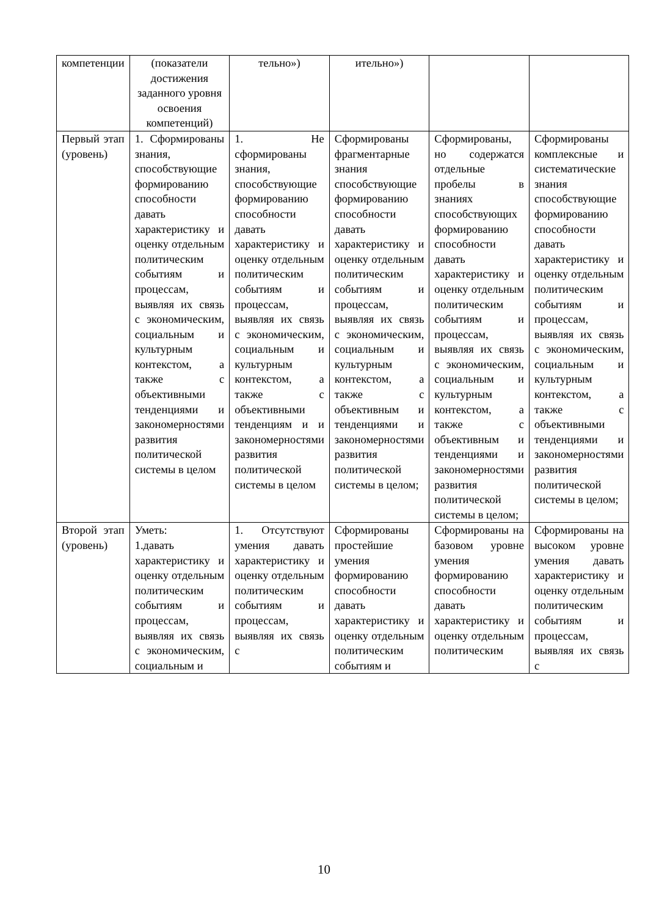| компетенции | (показатели достижения заданного уровня освоения компетенций) | тельно») | ительно») | | |
| Первый этап (уровень) | 1. Сформированы знания, способствующие формированию способности давать характеристику и оценку отдельным политическим событиям и процессам, выявляя их связь с экономическим, социальным и культурным контекстом, а также с объективными тенденциями и закономерностями развития политической системы в целом | 1. Не сформированы знания, способствующие формированию способности давать характеристику и оценку отдельным политическим событиям и процессам, выявляя их связь с экономическим, социальным и культурным контекстом, а также с объективными тенденциям и и закономерностями развития политической системы в целом | Сформированы фрагментарные знания способствующие формированию способности давать характеристику и оценку отдельным политическим событиям и процессам, выявляя их связь с экономическим, социальным и культурным контекстом, а также с объективным и тенденциями и закономерностями развития политической системы в целом; | Сформированы, но содержатся отдельные пробелы в знаниях способствующих формированию способности давать характеристику и оценку отдельным политическим событиям и процессам, выявляя их связь с экономическим, социальным и культурным контекстом, а также с объективным и тенденциями и закономерностями развития политической системы в целом; | Сформированы комплексные и систематические знания способствующие формированию способности давать характеристику и оценку отдельным политическим событиям и процессам, выявляя их связь с экономическим, социальным и культурным контекстом, а также с объективными тенденциями и закономерностями развития политической системы в целом; |
| Второй этап (уровень) | Уметь: 1.давать характеристику и оценку отдельным политическим событиям и процессам, выявляя их связь с экономическим, социальным и | 1. Отсутствуют умения давать характеристику и оценку отдельным политическим событиям и процессам, выявляя их связь с | Сформированы простейшие умения формированию способности давать характеристику и оценку отдельным политическим событиям и | Сформированы на базовом уровне умения формированию способности давать характеристику и оценку отдельным политическим | Сформированы на высоком уровне умения давать характеристику и оценку отдельным политическим событиям и процессам, выявляя их связь с |
10